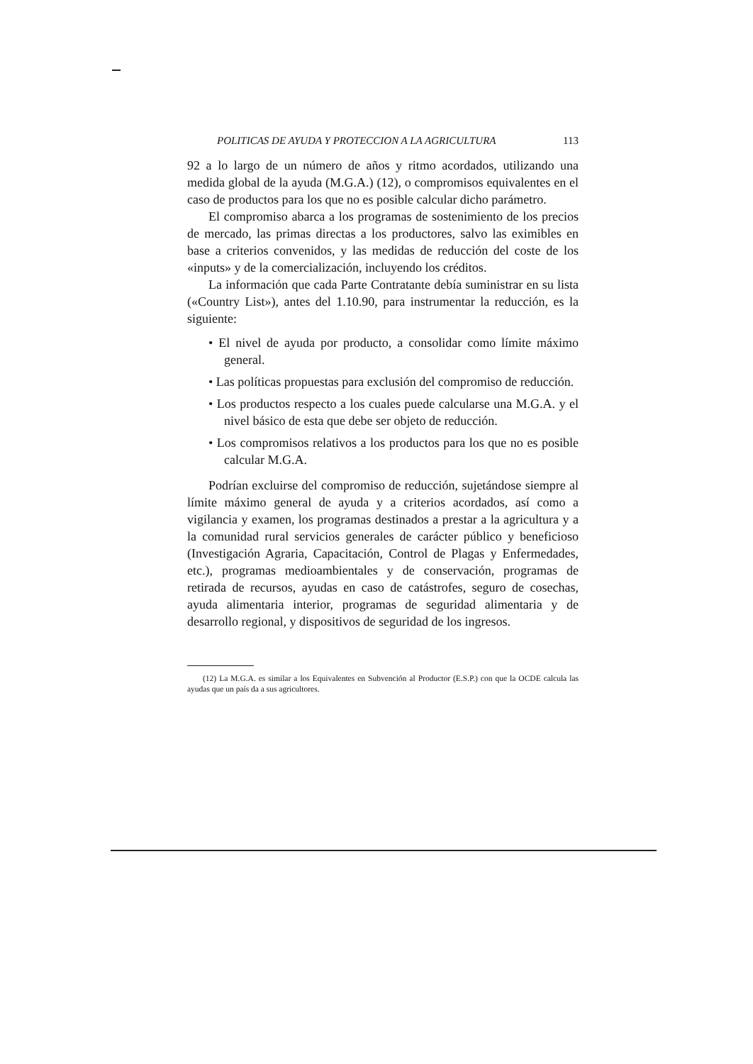POLITICAS DE AYUDA Y PROTECCION A LA AGRICULTURA 113
92 a lo largo de un número de años y ritmo acordados, utilizando una medida global de la ayuda (M.G.A.) (12), o compromisos equivalentes en el caso de productos para los que no es posible calcular dicho parámetro.
El compromiso abarca a los programas de sostenimiento de los precios de mercado, las primas directas a los productores, salvo las eximibles en base a criterios convenidos, y las medidas de reducción del coste de los «inputs» y de la comercialización, incluyendo los créditos.
La información que cada Parte Contratante debía suministrar en su lista («Country List»), antes del 1.10.90, para instrumentar la reducción, es la siguiente:
• El nivel de ayuda por producto, a consolidar como límite máximo general.
• Las políticas propuestas para exclusión del compromiso de reducción.
• Los productos respecto a los cuales puede calcularse una M.G.A. y el nivel básico de esta que debe ser objeto de reducción.
• Los compromisos relativos a los productos para los que no es posible calcular M.G.A.
Podrían excluirse del compromiso de reducción, sujetándose siempre al límite máximo general de ayuda y a criterios acordados, así como a vigilancia y examen, los programas destinados a prestar a la agricultura y a la comunidad rural servicios generales de carácter público y beneficioso (Investigación Agraria, Capacitación, Control de Plagas y Enfermedades, etc.), programas medioambientales y de conservación, programas de retirada de recursos, ayudas en caso de catástrofes, seguro de cosechas, ayuda alimentaria interior, programas de seguridad alimentaria y de desarrollo regional, y dispositivos de seguridad de los ingresos.
(12) La M.G.A. es similar a los Equivalentes en Subvención al Productor (E.S.P.) con que la OCDE calcula las ayudas que un país da a sus agricultores.